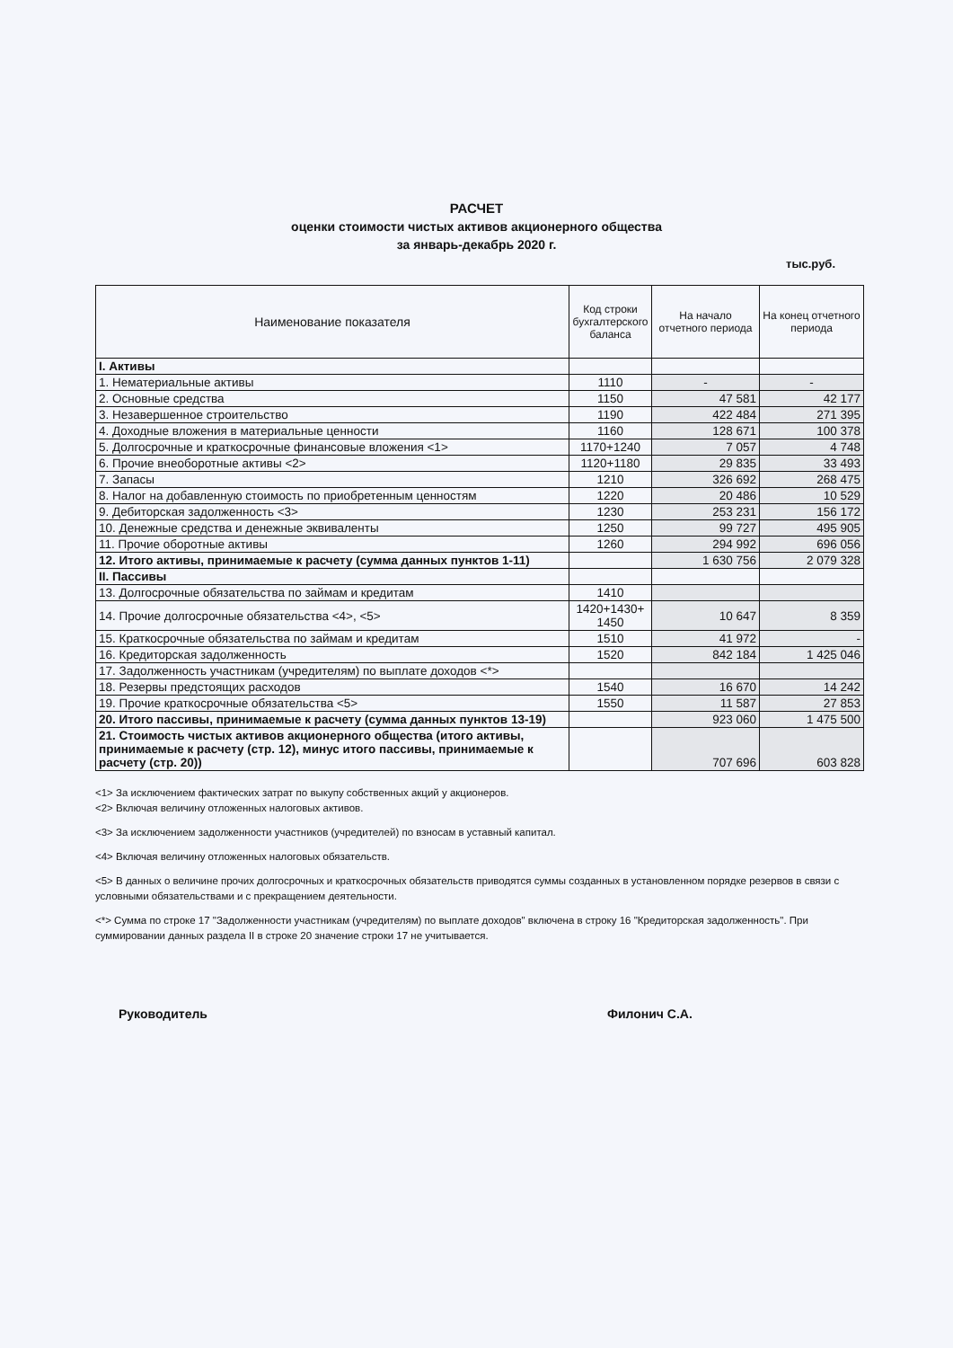РАСЧЕТ
оценки стоимости чистых активов акционерного общества
за январь-декабрь 2020 г.
тыс.руб.
| Наименование показателя | Код строки бухгалтерского баланса | На начало отчетного периода | На конец отчетного периода |
| --- | --- | --- | --- |
| I. Активы | | | |
| 1. Нематериальные активы | 1110 | - | - |
| 2. Основные средства | 1150 | 47 581 | 42 177 |
| 3. Незавершенное строительство | 1190 | 422 484 | 271 395 |
| 4. Доходные вложения в материальные ценности | 1160 | 128 671 | 100 378 |
| 5. Долгосрочные и краткосрочные финансовые вложения <1> | 1170+1240 | 7 057 | 4 748 |
| 6. Прочие внеоборотные активы <2> | 1120+1180 | 29 835 | 33 493 |
| 7. Запасы | 1210 | 326 692 | 268 475 |
| 8. Налог на добавленную стоимость по приобретенным ценностям | 1220 | 20 486 | 10 529 |
| 9. Дебиторская задолженность <3> | 1230 | 253 231 | 156 172 |
| 10. Денежные средства и денежные эквиваленты | 1250 | 99 727 | 495 905 |
| 11. Прочие оборотные активы | 1260 | 294 992 | 696 056 |
| 12. Итого активы, принимаемые к расчету (сумма данных пунктов 1-11) | | 1 630 756 | 2 079 328 |
| II. Пассивы | | | |
| 13. Долгосрочные обязательства по займам и кредитам | 1410 | | |
| 14. Прочие долгосрочные обязательства <4>, <5> | 1420+1430+ 1450 | 10 647 | 8 359 |
| 15. Краткосрочные обязательства по займам и кредитам | 1510 | 41 972 | - |
| 16. Кредиторская задолженность | 1520 | 842 184 | 1 425 046 |
| 17. Задолженность участникам (учредителям) по выплате доходов <*> | | | |
| 18. Резервы предстоящих расходов | 1540 | 16 670 | 14 242 |
| 19. Прочие краткосрочные обязательства <5> | 1550 | 11 587 | 27 853 |
| 20. Итого пассивы, принимаемые к расчету (сумма данных пунктов 13-19) | | 923 060 | 1 475 500 |
| 21. Стоимость чистых активов акционерного общества (итого активы, принимаемые к расчету (стр. 12), минус итого пассивы, принимаемые к расчету (стр. 20)) | | 707 696 | 603 828 |
<1> За исключением фактических затрат по выкупу собственных акций у акционеров.
<2> Включая величину отложенных налоговых активов.
<3> За исключением задолженности участников (учредителей) по взносам в уставный капитал.
<4> Включая величину отложенных налоговых обязательств.
<5> В данных о величине прочих долгосрочных и краткосрочных обязательств приводятся суммы созданных в установленном порядке резервов в связи с условными обязательствами и с прекращением деятельности.
<*> Сумма по строке 17 "Задолженности участникам (учредителям) по выплате доходов" включена в строку 16 "Кредиторская задолженность". При суммировании данных раздела II в строке 20 значение строки 17 не учитывается.
Руководитель Филонич С.А.